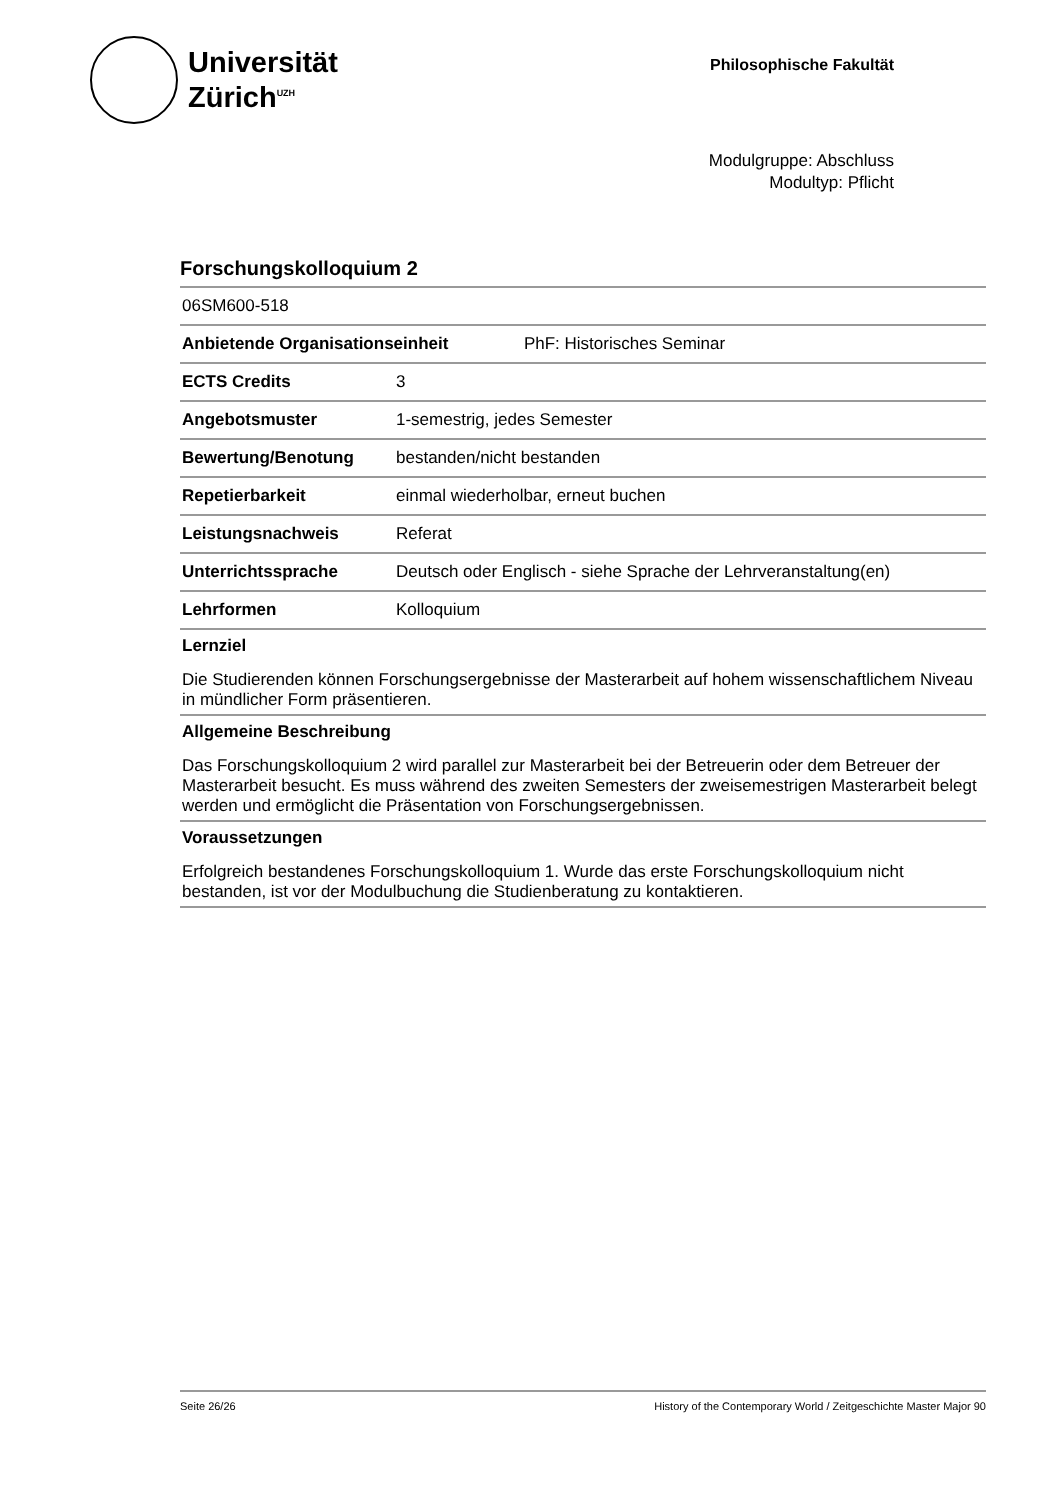Universität
Zürich<sup>UZH</sup>
Philosophische Fakultät
Modulgruppe: Abschluss
Modultyp: Pflicht
Forschungskolloquium 2
| 06SM600-518 | |
| Anbietende Organisationseinheit PhF: Historisches Seminar | |
| ECTS Credits | 3 |
| Angebotsmuster | 1-semestrig, jedes Semester |
| Bewertung/Benotung | bestanden/nicht bestanden |
| Repetierbarkeit | einmal wiederholbar, erneut buchen |
| Leistungsnachweis | Referat |
| Unterrichtssprache | Deutsch oder Englisch - siehe Sprache der Lehrveranstaltung(en) |
| Lehrformen | Kolloquium |
Lernziel
Die Studierenden können Forschungsergebnisse der Masterarbeit auf hohem wissenschaftlichem Niveau in mündlicher Form präsentieren.
Allgemeine Beschreibung
Das Forschungskolloquium 2 wird parallel zur Masterarbeit bei der Betreuerin oder dem Betreuer der Masterarbeit besucht. Es muss während des zweiten Semesters der zweisemestrigen Masterarbeit belegt werden und ermöglicht die Präsentation von Forschungsergebnissen.
Voraussetzungen
Erfolgreich bestandenes Forschungskolloquium 1. Wurde das erste Forschungskolloquium nicht bestanden, ist vor der Modulbuchung die Studienberatung zu kontaktieren.
Seite 26/26 History of the Contemporary World / Zeitgeschichte Master Major 90